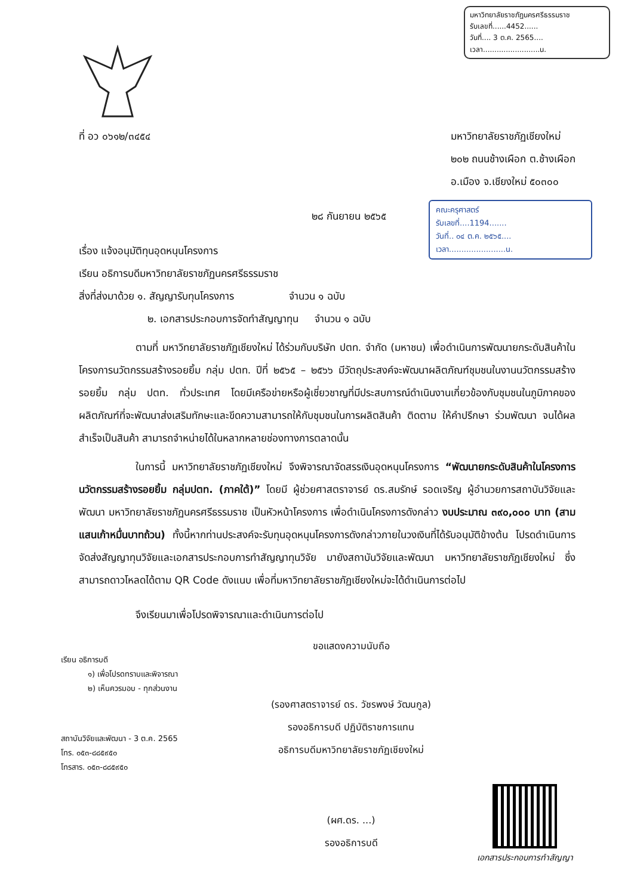มหาวิทยาลัยราชภัฏนครศรีธรรมราช
รับเลขที่......4452......
วันที่.... 3 ต.ค. 2565....
เวลา.........................น.
ที่ อว ๐๖๑๒/๓๔๕๔ มหาวิทยาลัยราชภัฏเชียงใหม่
๒๐๒ ถนนช้างเผือก ต.ช้างเผือก
อ.เมือง จ.เชียงใหม่ ๕๐๓๐๐
คณะครุศาสตร์
รับเลขที่....1194.......
วันที่.. ๐๔ ต.ค. ๒๕๖๕....
เวลา.......................น.
๒๘ กันยายน ๒๕๖๕
เรื่อง แจ้งอนุมัติทุนอุดหนุนโครงการ
เรียน อธิการบดีมหาวิทยาลัยราชภัฏนครศรีธรรมราช
สิ่งที่ส่งมาด้วย ๑. สัญญารับทุนโครงการ จำนวน ๑ ฉบับ
๒. เอกสารประกอบการจัดทำสัญญาทุน จำนวน ๑ ฉบับ
ตามที่ มหาวิทยาลัยราชภัฏเชียงใหม่ ได้ร่วมกับบริษัท ปตท. จำกัด (มหาชน) เพื่อดำเนินการพัฒนายกระดับสินค้าในโครงการนวัตกรรมสร้างรอยยิ้ม กลุ่ม ปตท. ปีที่ ๒๕๖๕ – ๒๕๖๖ มีวัตถุประสงค์จะพัฒนาผลิตภัณฑ์ชุมชนในงานนวัตกรรมสร้างรอยยิ้ม กลุ่ม ปตท. ทั่วประเทศ โดยมีเครือข่ายหรือผู้เชี่ยวชาญที่มีประสบการณ์ดำเนินงานเกี่ยวข้องกับชุมชนในภูมิภาคของผลิตภัณฑ์ที่จะพัฒนาส่งเสริมทักษะและขีดความสามารถให้กับชุมชนในการผลิตสินค้า ติดตาม ให้คำปรึกษา ร่วมพัฒนา จนได้ผลสำเร็จเป็นสินค้า สามารถจำหน่ายได้ในหลากหลายช่องทางการตลาดนั้น
ในการนี้ มหาวิทยาลัยราชภัฏเชียงใหม่ จึงพิจารณาจัดสรรเงินอุดหนุนโครงการ “พัฒนายกระดับสินค้าในโครงการนวัตกรรมสร้างรอยยิ้ม กลุ่มปตท. (ภาคใต้)” โดยมี ผู้ช่วยศาสตราจารย์ ดร.สมรักษ์ รอดเจริญ ผู้อำนวยการสถาบันวิจัยและพัฒนา มหาวิทยาลัยราชภัฏนครศรีธรรมราช เป็นหัวหน้าโครงการ เพื่อดำเนินโครงการดังกล่าว งบประมาณ ๓๙๐,๐๐๐ บาท (สามแสนเก้าหมื่นบาทถ้วน) ทั้งนี้หากท่านประสงค์จะรับทุนอุดหนุนโครงการดังกล่าวภายในวงเงินที่ได้รับอนุมัติข้างต้น โปรดดำเนินการจัดส่งสัญญาทุนวิจัยและเอกสารประกอบการทำสัญญาทุนวิจัย มายังสถาบันวิจัยและพัฒนา มหาวิทยาลัยราชภัฏเชียงใหม่ ซึ่งสามารถดาวโหลดได้ตาม QR Code ดังแนบ เพื่อที่มหาวิทยาลัยราชภัฏเชียงใหม่จะได้ดำเนินการต่อไป
จึงเรียนมาเพื่อโปรดพิจารณาและดำเนินการต่อไป
เรียน อธิการบดี
๑) เพื่อโปรดทราบและพิจารณา
๒) เห็นควรมอบ - ทุกส่วนงาน
สถาบันวิจัยและพัฒนา - 3 ต.ค. 2565
โทร. ๐๕๓-๘๘๕๙๕๐
โทรสาร. ๐๕๓-๘๘๕๙๕๐
ขอแสดงความนับถือ
(รองศาสตราจารย์ ดร. วัชรพงษ์ วัฒนกูล)
รองอธิการบดี ปฏิบัติราชการแทน
อธิการบดีมหาวิทยาลัยราชภัฏเชียงใหม่
(ผศ.ดร. ...)
รองอธิการบดี
เอกสารประกอบการทำสัญญา